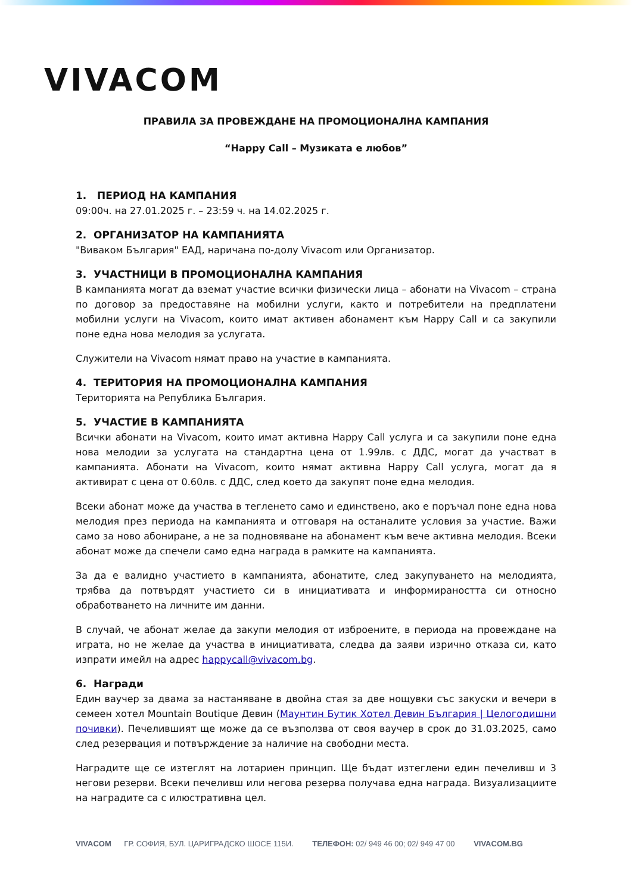VIVACOM
ПРАВИЛА ЗА ПРОВЕЖДАНЕ НА ПРОМОЦИОНАЛНА КАМПАНИЯ
“Happy Call – Музиката е любов”
1. ПЕРИОД НА КАМПАНИЯ
09:00ч. на 27.01.2025 г. – 23:59 ч. на 14.02.2025 г.
2. ОРГАНИЗАТОР НА КАМПАНИЯТА
"Виваком България" ЕАД, наричана по-долу Vivacom или Организатор.
3. УЧАСТНИЦИ В ПРОМОЦИОНАЛНА КАМПАНИЯ
В кампанията могат да вземат участие всички физически лица – абонати на Vivacom – страна по договор за предоставяне на мобилни услуги, както и потребители на предплатени мобилни услуги на Vivacom, които имат активен абонамент към Happy Call и са закупили поне една нова мелодия за услугата.
Служители на Vivacom нямат право на участие в кампанията.
4. ТЕРИТОРИЯ НА ПРОМОЦИОНАЛНА КАМПАНИЯ
Територията на Република България.
5. УЧАСТИЕ В КАМПАНИЯТА
Всички абонати на Vivacom, които имат активна Happy Call услуга и са закупили поне една нова мелодии за услугата на стандартна цена от 1.99лв. с ДДС, могат да участват в кампанията. Абонати на Vivacom, които нямат активна Happy Call услуга, могат да я активират с цена от 0.60лв. с ДДС, след което да закупят поне една мелодия.
Всеки абонат може да участва в тегленето само и единствено, ако е поръчал поне една нова мелодия през периода на кампанията и отговаря на останалите условия за участие. Важи само за ново абониране, а не за подновяване на абонамент към вече активна мелодия. Всеки абонат може да спечели само една награда в рамките на кампанията.
За да е валидно участието в кампанията, абонатите, след закупуването на мелодията, трябва да потвърдят участието си в инициативата и информираността си относно обработването на личните им данни.
В случай, че абонат желае да закупи мелодия от изброените, в периода на провеждане на играта, но не желае да участва в инициативата, следва да заяви изрично отказа си, като изпрати имейл на адрес happycall@vivacom.bg.
6. Награди
Един ваучер за двама за настаняване в двойна стая за две нощувки със закуски и вечери в семеен хотел Mountain Boutique Девин (Маунтин Бутик Хотел Девин България | Целогодишни почивки). Печелившият ще може да се възползва от своя ваучер в срок до 31.03.2025, само след резервация и потвърждение за наличие на свободни места.
Наградите ще се изтеглят на лотариен принцип. Ще бъдат изтеглени един печеливш и 3 негови резерви. Всеки печеливш или негова резерва получава една награда. Визуализациите на наградите са с илюстративна цел.
VIVACOM ГР. СОФИЯ, БУЛ. ЦАРИГРАДСКО ШОСЕ 115И. ТЕЛЕФОН: 02/ 949 46 00; 02/ 949 47 00 VIVACOM.BG